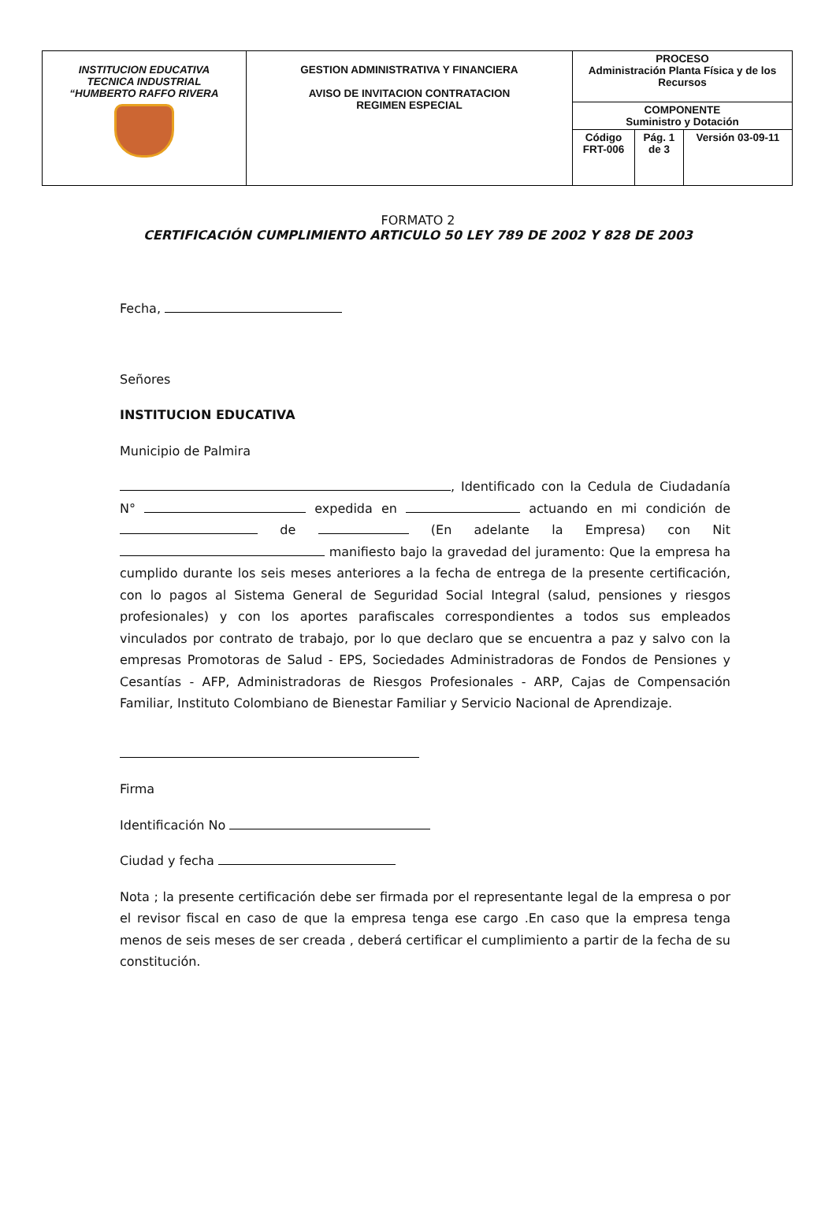| INSTITUCION EDUCATIVA TECNICA INDUSTRIAL “HUMBERTO RAFFO RIVERA | GESTION ADMINISTRATIVA Y FINANCIERA AVISO DE INVITACION CONTRATACION REGIMEN ESPECIAL | PROCESO Administración Planta Física y de los Recursos | | |
| | | COMPONENTE Suministro y Dotación | | |
| | | Código FRT-006 | Pág. 1 de 3 | Versión 03-09-11 |
FORMATO 2
CERTIFICACIÓN CUMPLIMIENTO ARTICULO 50 LEY 789 DE 2002 Y 828 DE 2003
Fecha,
Señores
INSTITUCION EDUCATIVA
Municipio de Palmira
, Identificado con la Cedula de Ciudadanía N° expedida en actuando en mi condición de de (En adelante la Empresa) con Nit manifiesto bajo la gravedad del juramento: Que la empresa ha cumplido durante los seis meses anteriores a la fecha de entrega de la presente certificación, con lo pagos al Sistema General de Seguridad Social Integral (salud, pensiones y riesgos profesionales) y con los aportes parafiscales correspondientes a todos sus empleados vinculados por contrato de trabajo, por lo que declaro que se encuentra a paz y salvo con la empresas Promotoras de Salud - EPS, Sociedades Administradoras de Fondos de Pensiones y Cesantías - AFP, Administradoras de Riesgos Profesionales - ARP, Cajas de Compensación Familiar, Instituto Colombiano de Bienestar Familiar y Servicio Nacional de Aprendizaje.
Firma
Identificación No
Ciudad y fecha
Nota ; la presente certificación debe ser firmada por el representante legal de la empresa o por el revisor fiscal en caso de que la empresa tenga ese cargo .En caso que la empresa tenga menos de seis meses de ser creada , deberá certificar el cumplimiento a partir de la fecha de su constitución.